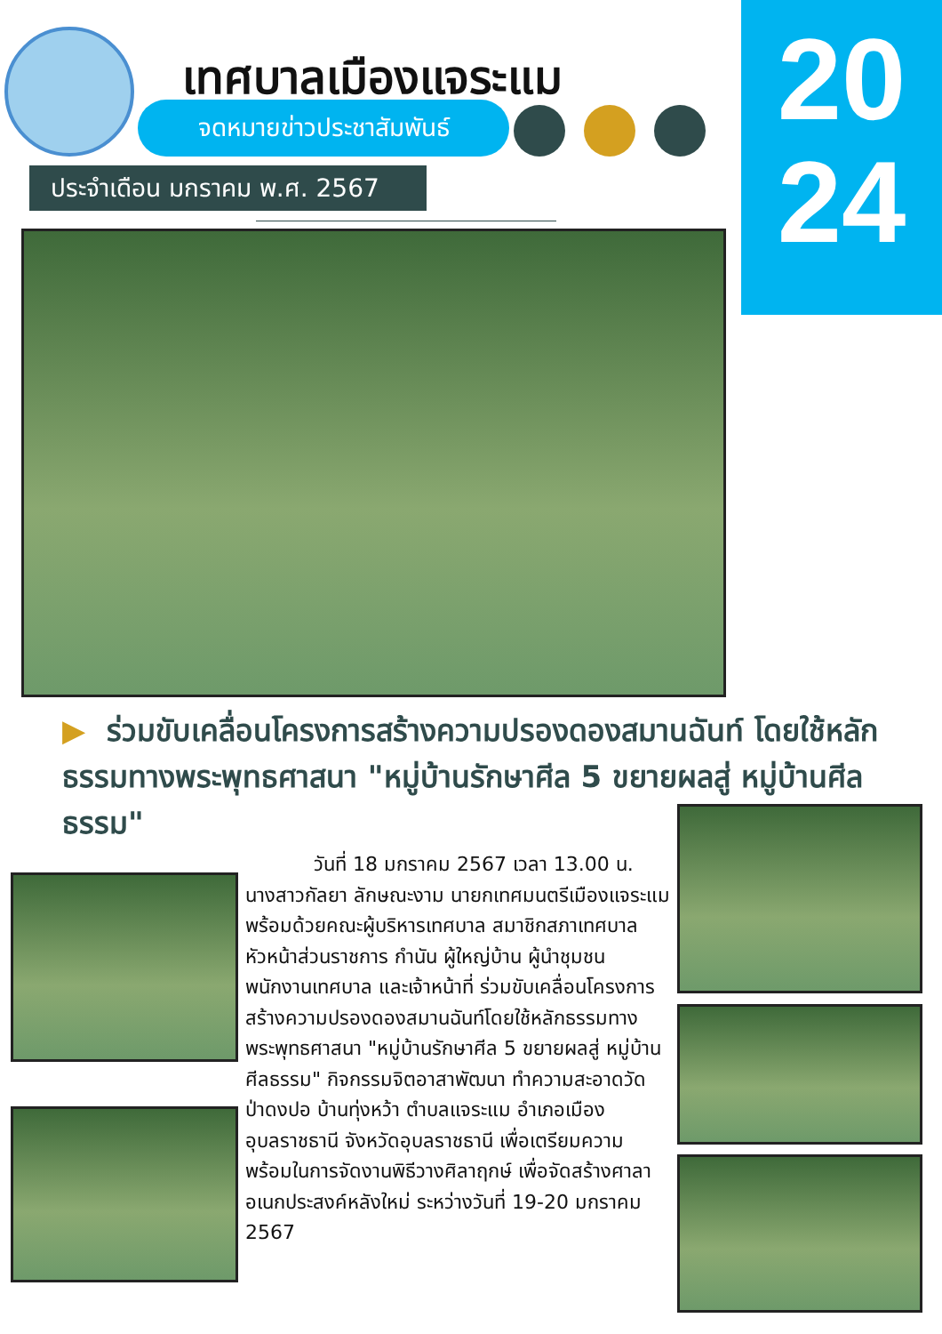เทศบาลเมืองแจระแม
จดหมายข่าวประชาสัมพันธ์
ประจำเดือน มกราคม พ.ศ. 2567
20
24
▶ ร่วมขับเคลื่อนโครงการสร้างความปรองดองสมานฉันท์ โดยใช้หลักธรรมทางพระพุทธศาสนา "หมู่บ้านรักษาศีล 5 ขยายผลสู่ หมู่บ้านศีลธรรม"
วันที่ 18 มกราคม 2567 เวลา 13.00 น. นางสาวกัลยา ลักษณะงาม นายกเทศมนตรีเมืองแจระแม พร้อมด้วยคณะผู้บริหารเทศบาล สมาชิกสภาเทศบาล หัวหน้าส่วนราชการ กำนัน ผู้ใหญ่บ้าน ผู้นำชุมชน พนักงานเทศบาล และเจ้าหน้าที่ ร่วมขับเคลื่อนโครงการสร้างความปรองดองสมานฉันท์โดยใช้หลักธรรมทางพระพุทธศาสนา "หมู่บ้านรักษาศีล 5 ขยายผลสู่ หมู่บ้านศีลธรรม" กิจกรรมจิตอาสาพัฒนา ทำความสะอาดวัดป่าดงปอ บ้านทุ่งหว้า ตำบลแจระแม อำเภอเมืองอุบลราชธานี จังหวัดอุบลราชธานี เพื่อเตรียมความพร้อมในการจัดงานพิธีวางศิลาฤกษ์ เพื่อจัดสร้างศาลาอเนกประสงค์หลังใหม่ ระหว่างวันที่ 19-20 มกราคม 2567